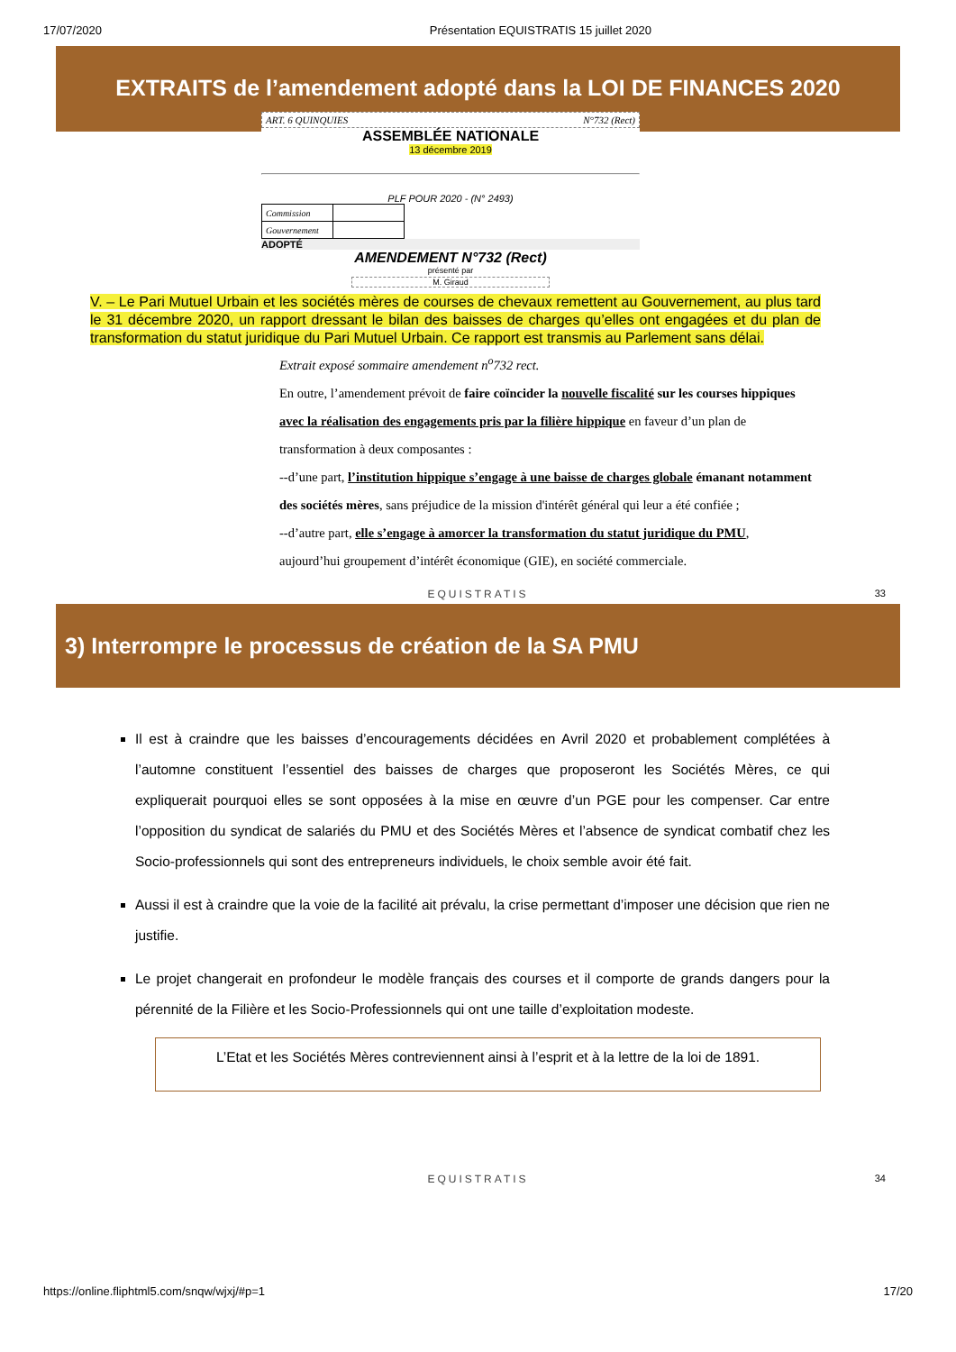17/07/2020 Présentation EQUISTRATIS 15 juillet 2020
EXTRAITS de l’amendement adopté dans la LOI DE FINANCES 2020
ART. 6 QUINQUIES N°732 (Rect)
ASSEMBLÉE NATIONALE
13 décembre 2019
PLF POUR 2020 - (N° 2493)
| Commission | |
| Gouvernement | |
ADOPTÉ
AMENDEMENT N°732 (Rect)
présenté par
M. Giraud
V. – Le Pari Mutuel Urbain et les sociétés mères de courses de chevaux remettent au Gouvernement, au plus tard le 31 décembre 2020, un rapport dressant le bilan des baisses de charges qu’elles ont engagées et du plan de transformation du statut juridique du Pari Mutuel Urbain. Ce rapport est transmis au Parlement sans délai.
Extrait exposé sommaire amendement n<sup>o</sup>732 rect.
En outre, l’amendement prévoit de faire coïncider la nouvelle fiscalité sur les courses hippiques avec la réalisation des engagements pris par la filière hippique en faveur d’un plan de transformation à deux composantes :
--d’une part, l’institution hippique s’engage à une baisse de charges globale émanant notamment des sociétés mères, sans préjudice de la mission d'intérêt général qui leur a été confiée ;
--d’autre part, elle s’engage à amorcer la transformation du statut juridique du PMU, aujourd’hui groupement d’intérêt économique (GIE), en société commerciale.
EQUISTRATIS
33
3) Interrompre le processus de création de la SA PMU
Il est à craindre que les baisses d’encouragements décidées en Avril 2020 et probablement complétées à l’automne constituent l’essentiel des baisses de charges que proposeront les Sociétés Mères, ce qui expliquerait pourquoi elles se sont opposées à la mise en œuvre d’un PGE pour les compenser. Car entre l’opposition du syndicat de salariés du PMU et des Sociétés Mères et l’absence de syndicat combatif chez les Socio-professionnels qui sont des entrepreneurs individuels, le choix semble avoir été fait.
Aussi il est à craindre que la voie de la facilité ait prévalu, la crise permettant d’imposer une décision que rien ne justifie.
Le projet changerait en profondeur le modèle français des courses et il comporte de grands dangers pour la pérennité de la Filière et les Socio-Professionnels qui ont une taille d’exploitation modeste.
L’Etat et les Sociétés Mères contreviennent ainsi à l’esprit et à la lettre de la loi de 1891.
EQUISTRATIS
34
https://online.fliphtml5.com/snqw/wjxj/#p=1 17/20